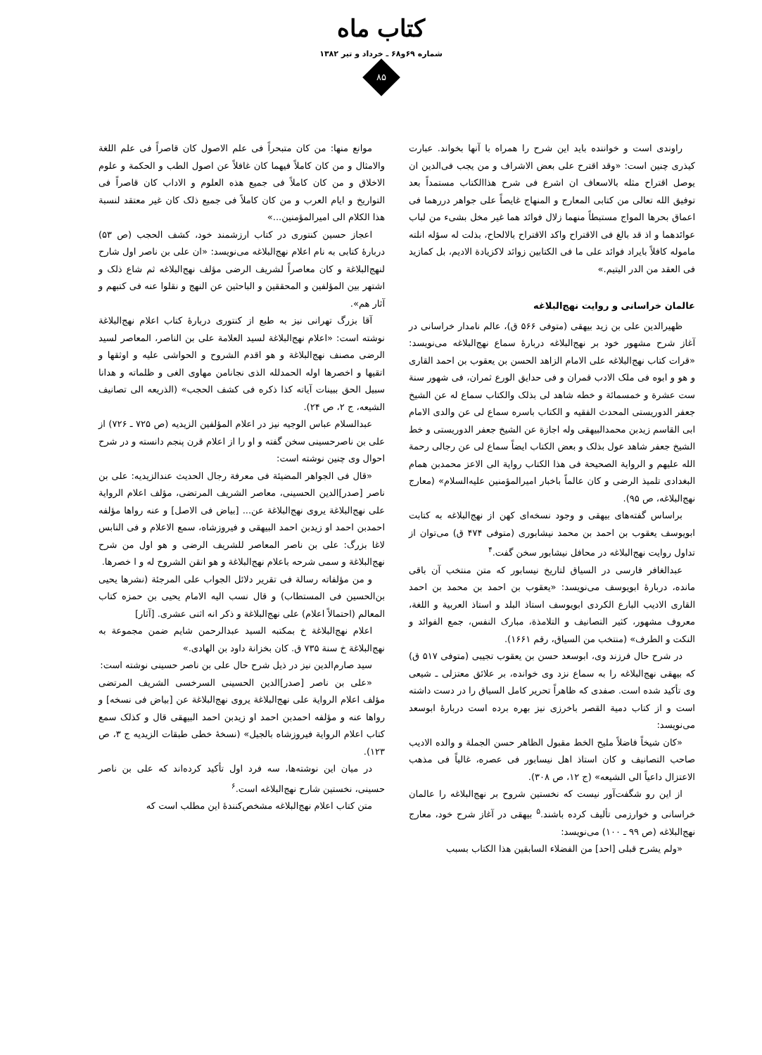کتاب ماه
شماره ۶۹و۶۸ ـ خرداد و تیر ۱۳۸۲
۸۵
راوندی است و خواننده باید این شرح را همراه با آنها بخواند. عبارت کیذری چنین است: «وقد اقترح علی بعض الاشراف و من یجب فی‌الدین ان یوصل اقتراح مثله بالاسعاف ان اشرع فی شرح هذاالکتاب مستمداً بعد توفیق الله تعالی من کتابی المعارج و المنهاج غایصاً علی جواهر دررهما فی اعماق بحرها المواج مستبطاً منهما زلال فوائد هما غیر مخل بشیء من لباب عوائدهما و اذ قد بالغ فی الاقتراح واکد الاقتراح بالالحاح، بذلت له سؤله انلته ماموله کافلاً بایراد فوائد علی ما فی الکتابین زوائد لاکزیادة الادیم، بل کمازید فی العقد من الدر الیتیم.»
عالمان خراسانی و روایت نهج‌البلاغه
ظهیرالدین علی بن زید بیهقی (متوفی ۵۶۶ ق)، عالم نامدار خراسانی در آغاز شرح مشهور خود بر نهج‌البلاغه دربارهٔ سماع نهج‌البلاغه می‌نویسد: «قرات کتاب نهج‌البلاغه علی الامام الزاهد الحسن بن یعقوب بن احمد القاری و هو و ابوه فی ملک الادب قمران و فی حدایق الورع ثمران، فی شهور سنة ست عشرة و خمسمائة و خطه شاهد لی بذلک والکتاب سماع له عن الشیخ جعفر الدوریستی المحدث الفقیه و الکتاب باسره سماع لی عن والدی الامام ابی القاسم زیدبن محمدالبیهقی وله اجازة عن الشیخ جعفر الدوریستی و خط الشیخ جعفر شاهد عول بذلک و بعض الکتاب ایضاً سماع لی عن رجالی رحمة الله علیهم و الروایة الصحیحة فی هذا الکتاب روایة الی الاعز محمدبن همام البغدادی تلمیذ الرضی و کان عالماً باخبار امیرالمؤمنین علیه‌السلام» (معارج نهج‌البلاغه، ص ۹۵).
براساس گفته‌های بیهقی و وجود نسخه‌ای کهن از نهج‌البلاغه به کتابت ابویوسف یعقوب بن احمد بن محمد نیشابوری (متوفی ۴۷۴ ق) می‌توان از تداول روایت نهج‌البلاغه در محافل نیشابور سخن گفت.<sup>۴</sup>
عبدالغافر فارسی در السیاق لتاریخ نیسابور که متن منتخب آن باقی مانده، دربارهٔ ابویوسف می‌نویسد: «یعقوب بن احمد بن محمد بن احمد القاری الادیب البارع الکردی ابویوسف استاذ البلد و استاذ العربیة و اللغة، معروف مشهور، کثیر التصانیف و التلامذة، مبارک النفس، جمع الفوائد و النکت و الطرف» (منتخب من السیاق، رقم ۱۶۶۱).
در شرح حال فرزند وی، ابوسعد حسن بن یعقوب تجیبی (متوفی ۵۱۷ ق) که بیهقی نهج‌البلاغه را به سماع نزد وی خوانده، بر علائق معتزلی ـ شیعی وی تأکید شده است. صفدی که ظاهراً تحریر کامل السیاق را در دست داشته است و از کتاب دمیة القصر باخرزی نیز بهره برده است دربارهٔ ابوسعد می‌نویسد:
«کان شیخاً فاضلاً ملیح الخط مقبول الظاهر حسن الجملة و والده الادیب صاحب التصانیف و کان استاذ اهل نیسابور فی عصره، غالیاً فی مذهب الاعتزال داعیاً الی الشیعه» (ج ۱۲، ص ۳۰۸).
از این رو شگفت‌آور نیست که نخستین شروح بر نهج‌البلاغه را عالمان خراسانی و خوارزمی تألیف کرده باشند.<sup>۵</sup> بیهقی در آغاز شرح خود، معارج نهج‌البلاغه (ص ۹۹ ـ ۱۰۰) می‌نویسد:
«ولم یشرح قبلی [احد] من الفضلاء السابقین هذا الکتاب بسبب
موانع منها: من کان متبحراً فی علم الاصول کان قاصراً فی علم اللغة والامثال و من کان کاملاً فیهما کان غافلاً عن اصول الطب و الحکمة و علوم الاخلاق و من کان کاملاً فی جمیع هذه العلوم و الاداب کان قاصراً فی التواریخ و ایام العرب و من کان کاملاً فی جمیع ذلک کان غیر معتقد لنسبة هذا الکلام الی امیرالمؤمنین...»
اعجاز حسین کنتوری در کتاب ارزشمند خود، کشف الحجب (ص ۵۳) دربارهٔ کتابی به نام اعلام نهج‌البلاغه می‌نویسد: «ان علی بن ناصر اول شارح لنهج‌البلاغة و کان معاصراً لشریف الرضی مؤلف نهج‌البلاغه ثم شاع ذلک و اشتهر بین المؤلفین و المحققین و الباحثین عن النهج و نقلوا عنه فی کتبهم و آثار هم».
آقا بزرگ تهرانی نیز به طبع از کنتوری دربارهٔ کتاب اعلام نهج‌البلاغة نوشته است: «اعلام نهج‌البلاغة لسید العلامة علی بن الناصر، المعاصر لسید الرضی مصنف نهج‌البلاغة و هو اقدم الشروح و الحواشی علیه و اوثقها و اتقیها و اخصرها اوله الحمدلله الذی نجانامن مهاوی الغی و ظلماته و هدانا سبیل الحق ببینات آیاته کذا ذکره فی کشف الحجب» (الذریعه الی تصانیف الشیعه، ج ۲، ص ۲۴).
عبدالسلام عباس الوجیه نیز در اعلام المؤلفین الزیدیه (ص ۷۲۵ ـ ۷۲۶) از علی بن ناصرحسینی سخن گفته و او را از اعلام قرن پنجم دانسته و در شرح احوال وی چنین نوشته است:
«قال فی الجواهر المضیئة فی معرفة رجال الحدیث عندالزیدیه: علی بن ناصر [صدر]الدین الحسینی، معاصر الشریف المرتضی، مؤلف اعلام الروایة علی نهج‌البلاغة یروی نهج‌البلاغة عن... [بیاض فی الاصل] و عنه رواها مؤلفه احمدبن احمد او زیدبن احمد البیهقی و فیروزشاه، سمع الاعلام و فی النابس لاغا بزرگ: علی بن ناصر المعاصر للشریف الرضی و هو اول من شرح نهج‌البلاغة و سمی شرحه باعلام نهج‌البلاغة و هو اتقن الشروح له و ا خصرها.
و من مؤلفاته رسالة فی تقریر دلائل الجواب علی المرجئة (نشرها یحیی بن‌الحسین فی المستطاب) و قال نسب الیه الامام یحیی بن حمزه کتاب المعالم (احتمالاً اعلام) علی نهج‌البلاغة و ذکر انه اثنی عشری. [آثار]
اعلام نهج‌البلاغة خ بمکتبه السید عبدالرحمن شایم ضمن مجموعة به نهج‌البلاغة خ سنة ۷۳۵ ق. کان بخزانة داود بن الهادی.»
سید صارم‌الدین نیز در ذیل شرح حال علی بن ناصر حسینی نوشته است:
«علی بن ناصر [صدر]الدین الحسینی السرخسی الشریف المرتضی مؤلف اعلام الروایة علی نهج‌البلاغة یروی نهج‌البلاغة عن [بیاض فی نسخه] و رواها عنه و مؤلفه احمدبن احمد او زیدبن احمد البیهقی قال و کذلک سمع کتاب اعلام الروایة فیروزشاه بالجیل» (نسخهٔ خطی طبقات الزیدیه ج ۳، ص ۱۲۳).
در میان این نوشته‌ها، سه فرد اول تأکید کرده‌اند که علی بن ناصر حسینی، نخستین شارح نهج‌البلاغه است.<sup>۶</sup>
متن کتاب اعلام نهج‌البلاغه مشخص‌کنندهٔ این مطلب است که